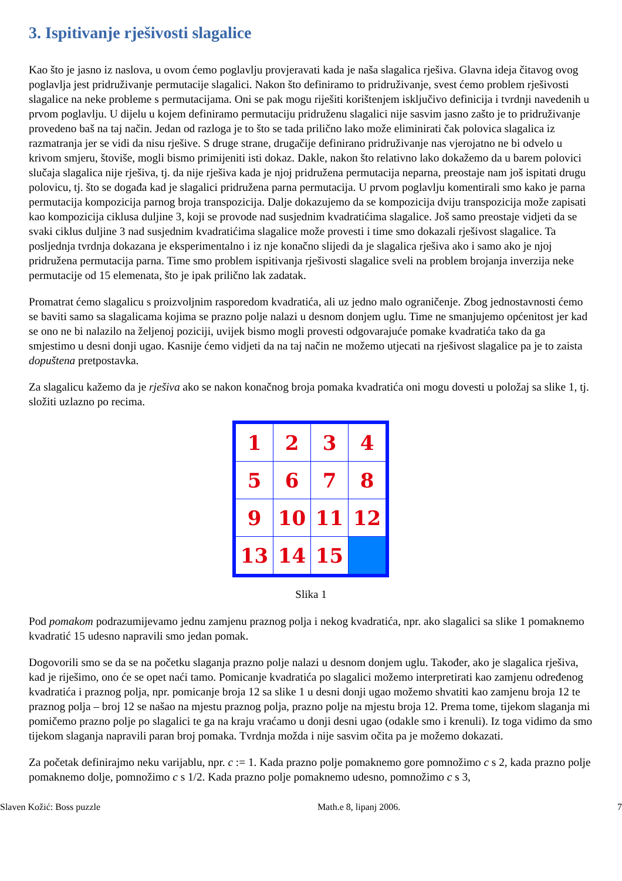3. Ispitivanje rješivosti slagalice
Kao što je jasno iz naslova, u ovom ćemo poglavlju provjeravati kada je naša slagalica rješiva. Glavna ideja čitavog ovog poglavlja jest pridruživanje permutacije slagalici. Nakon što definiramo to pridruživanje, svest ćemo problem rješivosti slagalice na neke probleme s permutacijama. Oni se pak mogu riješiti korištenjem isključivo definicija i tvrdnji navedenih u prvom poglavlju. U dijelu u kojem definiramo permutaciju pridruženu slagalici nije sasvim jasno zašto je to pridruživanje provedeno baš na taj način. Jedan od razloga je to što se tada prilično lako može eliminirati čak polovica slagalica iz razmatranja jer se vidi da nisu rješive. S druge strane, drugačije definirano pridruživanje nas vjerojatno ne bi odvelo u krivom smjeru, štoviše, mogli bismo primijeniti isti dokaz. Dakle, nakon što relativno lako dokažemo da u barem polovici slučaja slagalica nije rješiva, tj. da nije rješiva kada je njoj pridružena permutacija neparna, preostaje nam još ispitati drugu polovicu, tj. što se događa kad je slagalici pridružena parna permutacija. U prvom poglavlju komentirali smo kako je parna permutacija kompozicija parnog broja transpozicija. Dalje dokazujemo da se kompozicija dviju transpozicija može zapisati kao kompozicija ciklusa duljine 3, koji se provode nad susjednim kvadratićima slagalice. Još samo preostaje vidjeti da se svaki ciklus duljine 3 nad susjednim kvadratićima slagalice može provesti i time smo dokazali rješivost slagalice. Ta posljednja tvrdnja dokazana je eksperimentalno i iz nje konačno slijedi da je slagalica rješiva ako i samo ako je njoj pridružena permutacija parna. Time smo problem ispitivanja rješivosti slagalice sveli na problem brojanja inverzija neke permutacije od 15 elemenata, što je ipak prilično lak zadatak.
Promatrat ćemo slagalicu s proizvoljnim rasporedom kvadratića, ali uz jedno malo ograničenje. Zbog jednostavnosti ćemo se baviti samo sa slagalicama kojima se prazno polje nalazi u desnom donjem uglu. Time ne smanjujemo općenitost jer kad se ono ne bi nalazilo na željenoj poziciji, uvijek bismo mogli provesti odgovarajuće pomake kvadratića tako da ga smjestimo u desni donji ugao. Kasnije ćemo vidjeti da na taj način ne možemo utjecati na rješivost slagalice pa je to zaista dopuštena pretpostavka.
Za slagalicu kažemo da je rješiva ako se nakon konačnog broja pomaka kvadratića oni mogu dovesti u položaj sa slike 1, tj. složiti uzlazno po recima.
| 1 | 2 | 3 | 4 |
| 5 | 6 | 7 | 8 |
| 9 | 10 | 11 | 12 |
| 13 | 14 | 15 | |
Slika 1
Pod pomakom podrazumijevamo jednu zamjenu praznog polja i nekog kvadratića, npr. ako slagalici sa slike 1 pomaknemo kvadratić 15 udesno napravili smo jedan pomak.
Dogovorili smo se da se na početku slaganja prazno polje nalazi u desnom donjem uglu. Također, ako je slagalica rješiva, kad je riješimo, ono će se opet naći tamo. Pomicanje kvadratića po slagalici možemo interpretirati kao zamjenu određenog kvadratića i praznog polja, npr. pomicanje broja 12 sa slike 1 u desni donji ugao možemo shvatiti kao zamjenu broja 12 te praznog polja – broj 12 se našao na mjestu praznog polja, prazno polje na mjestu broja 12. Prema tome, tijekom slaganja mi pomičemo prazno polje po slagalici te ga na kraju vraćamo u donji desni ugao (odakle smo i krenuli). Iz toga vidimo da smo tijekom slaganja napravili paran broj pomaka. Tvrdnja možda i nije sasvim očita pa je možemo dokazati.
Za početak definirajmo neku varijablu, npr. c := 1. Kada prazno polje pomaknemo gore pomnožimo c s 2, kada prazno polje pomaknemo dolje, pomnožimo c s 1/2. Kada prazno polje pomaknemo udesno, pomnožimo c s 3,
Slaven Kožić: Boss puzzle Math.e 8, lipanj 2006. 7